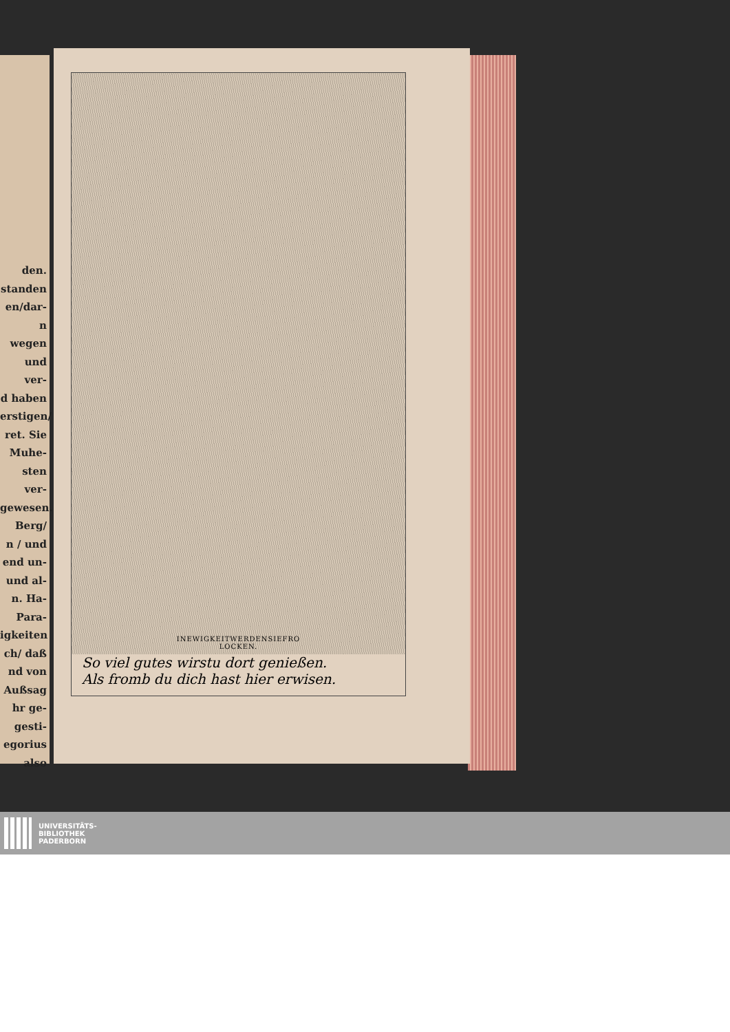den.
standen
en/dar-
n wegen
und ver-
d haben
erstigen/
ret. Sie
Muhe-
sten ver-
gewesen.
Berg/
n / und
end un-
und al-
n. Ha-
Para-
igkeiten
ch/ daß
nd von
Außsag
hr ge-
gesti-
egorius
also
INEWIGKEITWERDENSIEFRO
LOCKEN.
So viel gutes wirstu dort genießen.
Als fromb du dich hast hier erwisen.
UNIVERSITÄTS-
BIBLIOTHEK
PADERBORN